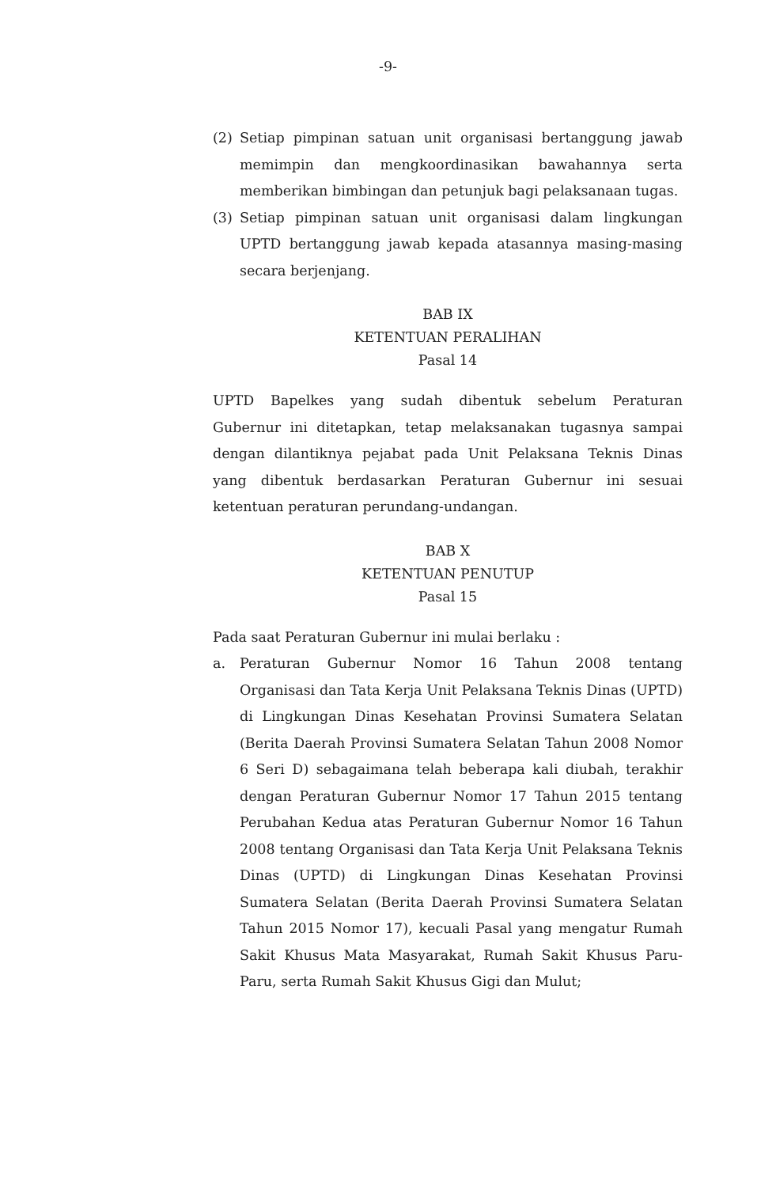-9-
(2) Setiap pimpinan satuan unit organisasi bertanggung jawab memimpin dan mengkoordinasikan bawahannya serta memberikan bimbingan dan petunjuk bagi pelaksanaan tugas.
(3) Setiap pimpinan satuan unit organisasi dalam lingkungan UPTD bertanggung jawab kepada atasannya masing-masing secara berjenjang.
BAB IX
KETENTUAN PERALIHAN
Pasal 14
UPTD Bapelkes yang sudah dibentuk sebelum Peraturan Gubernur ini ditetapkan, tetap melaksanakan tugasnya sampai dengan dilantiknya pejabat pada Unit Pelaksana Teknis Dinas yang dibentuk berdasarkan Peraturan Gubernur ini sesuai ketentuan peraturan perundang-undangan.
BAB X
KETENTUAN PENUTUP
Pasal 15
Pada saat Peraturan Gubernur ini mulai berlaku :
a. Peraturan Gubernur Nomor 16 Tahun 2008 tentang Organisasi dan Tata Kerja Unit Pelaksana Teknis Dinas (UPTD) di Lingkungan Dinas Kesehatan Provinsi Sumatera Selatan (Berita Daerah Provinsi Sumatera Selatan Tahun 2008 Nomor 6 Seri D) sebagaimana telah beberapa kali diubah, terakhir dengan Peraturan Gubernur Nomor 17 Tahun 2015 tentang Perubahan Kedua atas Peraturan Gubernur Nomor 16 Tahun 2008 tentang Organisasi dan Tata Kerja Unit Pelaksana Teknis Dinas (UPTD) di Lingkungan Dinas Kesehatan Provinsi Sumatera Selatan (Berita Daerah Provinsi Sumatera Selatan Tahun 2015 Nomor 17), kecuali Pasal yang mengatur Rumah Sakit Khusus Mata Masyarakat, Rumah Sakit Khusus Paru-Paru, serta Rumah Sakit Khusus Gigi dan Mulut;